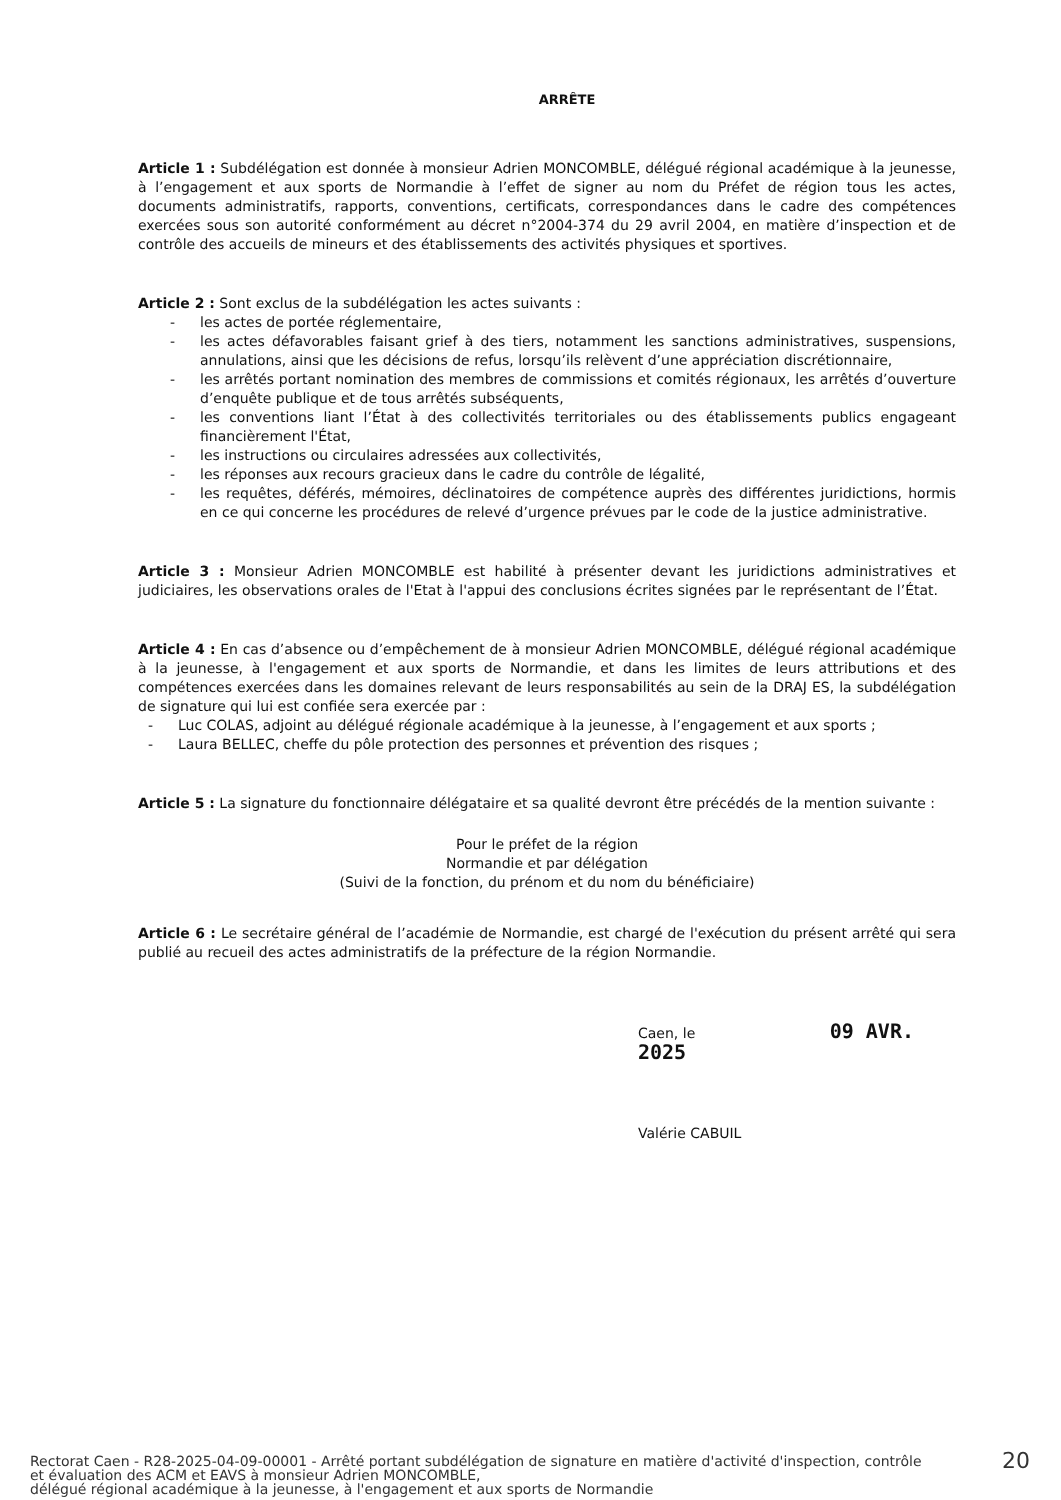ARRÊTE
Article 1 : Subdélégation est donnée à monsieur Adrien MONCOMBLE, délégué régional académique à la jeunesse, à l’engagement et aux sports de Normandie à l’effet de signer au nom du Préfet de région tous les actes, documents administratifs, rapports, conventions, certificats, correspondances dans le cadre des compétences exercées sous son autorité conformément au décret n°2004-374 du 29 avril 2004, en matière d’inspection et de contrôle des accueils de mineurs et des établissements des activités physiques et sportives.
Article 2 : Sont exclus de la subdélégation les actes suivants :
- les actes de portée réglementaire,
- les actes défavorables faisant grief à des tiers, notamment les sanctions administratives, suspensions, annulations, ainsi que les décisions de refus, lorsqu’ils relèvent d’une appréciation discrétionnaire,
- les arrêtés portant nomination des membres de commissions et comités régionaux, les arrêtés d’ouverture d’enquête publique et de tous arrêtés subséquents,
- les conventions liant l’État à des collectivités territoriales ou des établissements publics engageant financièrement l'État,
- les instructions ou circulaires adressées aux collectivités,
- les réponses aux recours gracieux dans le cadre du contrôle de légalité,
- les requêtes, déférés, mémoires, déclinatoires de compétence auprès des différentes juridictions, hormis en ce qui concerne les procédures de relevé d’urgence prévues par le code de la justice administrative.
Article 3 : Monsieur Adrien MONCOMBLE est habilité à présenter devant les juridictions administratives et judiciaires, les observations orales de l'Etat à l'appui des conclusions écrites signées par le représentant de l’État.
Article 4 : En cas d’absence ou d’empêchement de à monsieur Adrien MONCOMBLE, délégué régional académique à la jeunesse, à l'engagement et aux sports de Normandie, et dans les limites de leurs attributions et des compétences exercées dans les domaines relevant de leurs responsabilités au sein de la DRAJ ES, la subdélégation de signature qui lui est confiée sera exercée par :
- Luc COLAS, adjoint au délégué régionale académique à la jeunesse, à l’engagement et aux sports ;
- Laura BELLEC, cheffe du pôle protection des personnes et prévention des risques ;
Article 5 : La signature du fonctionnaire délégataire et sa qualité devront être précédés de la mention suivante :
Pour le préfet de la région
Normandie et par délégation
(Suivi de la fonction, du prénom et du nom du bénéficiaire)
Article 6 : Le secrétaire général de l’académie de Normandie, est chargé de l'exécution du présent arrêté qui sera publié au recueil des actes administratifs de la préfecture de la région Normandie.
Caen, le 09 AVR. 2025
Valérie CABUIL
Rectorat Caen - R28-2025-04-09-00001 - Arrêté portant subdélégation de signature en matière d'activité d'inspection, contrôle
et évaluation des ACM et EAVS à monsieur Adrien MONCOMBLE,
délégué régional académique à la jeunesse, à l'engagement et aux sports de Normandie
20